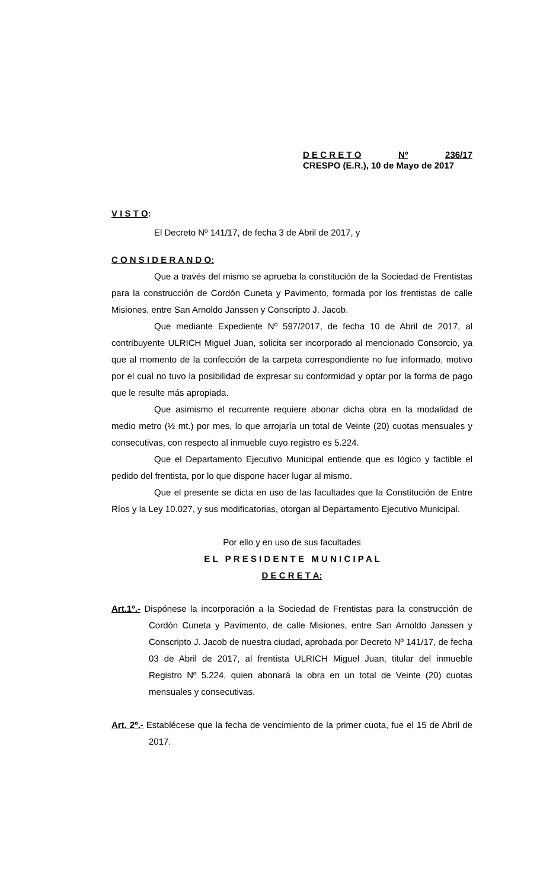D E C R E T O Nº 236/17
CRESPO (E.R.), 10 de Mayo de 2017
V I S T O:
El Decreto Nº 141/17, de fecha 3 de Abril de 2017, y
C O N S I D E R A N D O:
Que a través del mismo se aprueba la constitución de la Sociedad de Frentistas para la construcción de Cordón Cuneta y Pavimento, formada por los frentistas de calle Misiones, entre San Arnoldo Janssen y Conscripto J. Jacob.
Que mediante Expediente Nº 597/2017, de fecha 10 de Abril de 2017, al contribuyente ULRICH Miguel Juan, solicita ser incorporado al mencionado Consorcio, ya que al momento de la confección de la carpeta correspondiente no fue informado, motivo por el cual no tuvo la posibilidad de expresar su conformidad y optar por la forma de pago que le resulte más apropiada.
Que asimismo el recurrente requiere abonar dicha obra en la modalidad de medio metro (½ mt.) por mes, lo que arrojaría un total de Veinte (20) cuotas mensuales y consecutivas, con respecto al inmueble cuyo registro es 5.224.
Que el Departamento Ejecutivo Municipal entiende que es lógico y factible el pedido del frentista, por lo que dispone hacer lugar al mismo.
Que el presente se dicta en uso de las facultades que la Constitución de Entre Ríos y la Ley 10.027, y sus modificatorias, otorgan al Departamento Ejecutivo Municipal.
Por ello y en uso de sus facultades
E L P R E S I D E N T E M U N I C I P A L
D E C R E T A:
Art.1º.- Dispónese la incorporación a la Sociedad de Frentistas para la construcción de Cordón Cuneta y Pavimento, de calle Misiones, entre San Arnoldo Janssen y Conscripto J. Jacob de nuestra ciudad, aprobada por Decreto Nº 141/17, de fecha 03 de Abril de 2017, al frentista ULRICH Miguel Juan, titular del inmueble Registro Nº 5.224, quien abonará la obra en un total de Veinte (20) cuotas mensuales y consecutivas.
Art. 2º.- Establécese que la fecha de vencimiento de la primer cuota, fue el 15 de Abril de 2017.